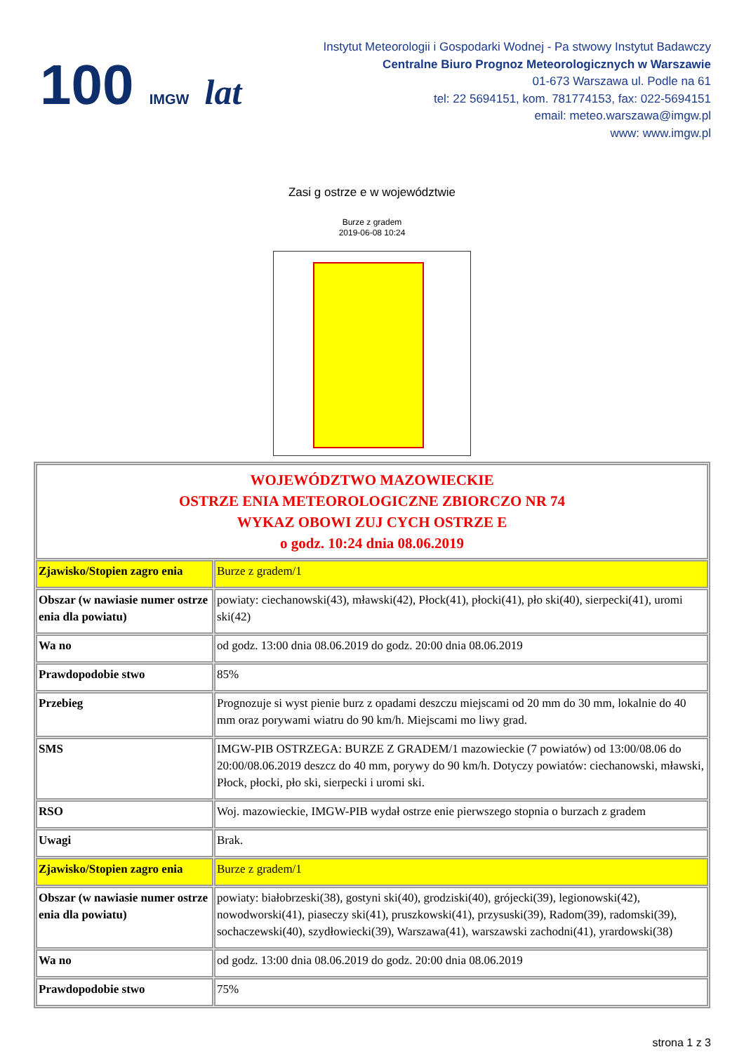100 IMGW lat
Instytut Meteorologii i Gospodarki Wodnej - Pa stwowy Instytut Badawczy
Centralne Biuro Prognoz Meteorologicznych w Warszawie
01-673 Warszawa ul. Podle na 61
tel: 22 5694151, kom. 781774153, fax: 022-5694151
email: meteo.warszawa@imgw.pl
www: www.imgw.pl
Zasi g ostrze e w województwie
Burze z gradem
2019-06-08 10:24
| WOJEWÓDZTWO MAZOWIECKIE OSTRZE ENIA METEOROLOGICZNE ZBIORCZO NR 74 WYKAZ OBOWI ZUJ CYCH OSTRZE E o godz. 10:24 dnia 08.06.2019 | |
| Zjawisko/Stopien zagro enia | Burze z gradem/1 |
| Obszar (w nawiasie numer ostrze enia dla powiatu) | powiaty: ciechanowski(43), mławski(42), Płock(41), płocki(41), pło ski(40), sierpecki(41), uromi ski(42) |
| Wa no | od godz. 13:00 dnia 08.06.2019 do godz. 20:00 dnia 08.06.2019 |
| Prawdopodobie stwo | 85% |
| Przebieg | Prognozuje si wyst pienie burz z opadami deszczu miejscami od 20 mm do 30 mm, lokalnie do 40 mm oraz porywami wiatru do 90 km/h. Miejscami mo liwy grad. |
| SMS | IMGW-PIB OSTRZEGA: BURZE Z GRADEM/1 mazowieckie (7 powiatów) od 13:00/08.06 do 20:00/08.06.2019 deszcz do 40 mm, porywy do 90 km/h. Dotyczy powiatów: ciechanowski, mławski, Płock, płocki, pło ski, sierpecki i uromi ski. |
| RSO | Woj. mazowieckie, IMGW-PIB wydał ostrze enie pierwszego stopnia o burzach z gradem |
| Uwagi | Brak. |
| Zjawisko/Stopien zagro enia | Burze z gradem/1 |
| Obszar (w nawiasie numer ostrze enia dla powiatu) | powiaty: białobrzeski(38), gostyni ski(40), grodziski(40), grójecki(39), legionowski(42), nowodworski(41), piaseczy ski(41), pruszkowski(41), przysuski(39), Radom(39), radomski(39), sochaczewski(40), szydłowiecki(39), Warszawa(41), warszawski zachodni(41), yrardowski(38) |
| Wa no | od godz. 13:00 dnia 08.06.2019 do godz. 20:00 dnia 08.06.2019 |
| Prawdopodobie stwo | 75% |
strona 1 z 3